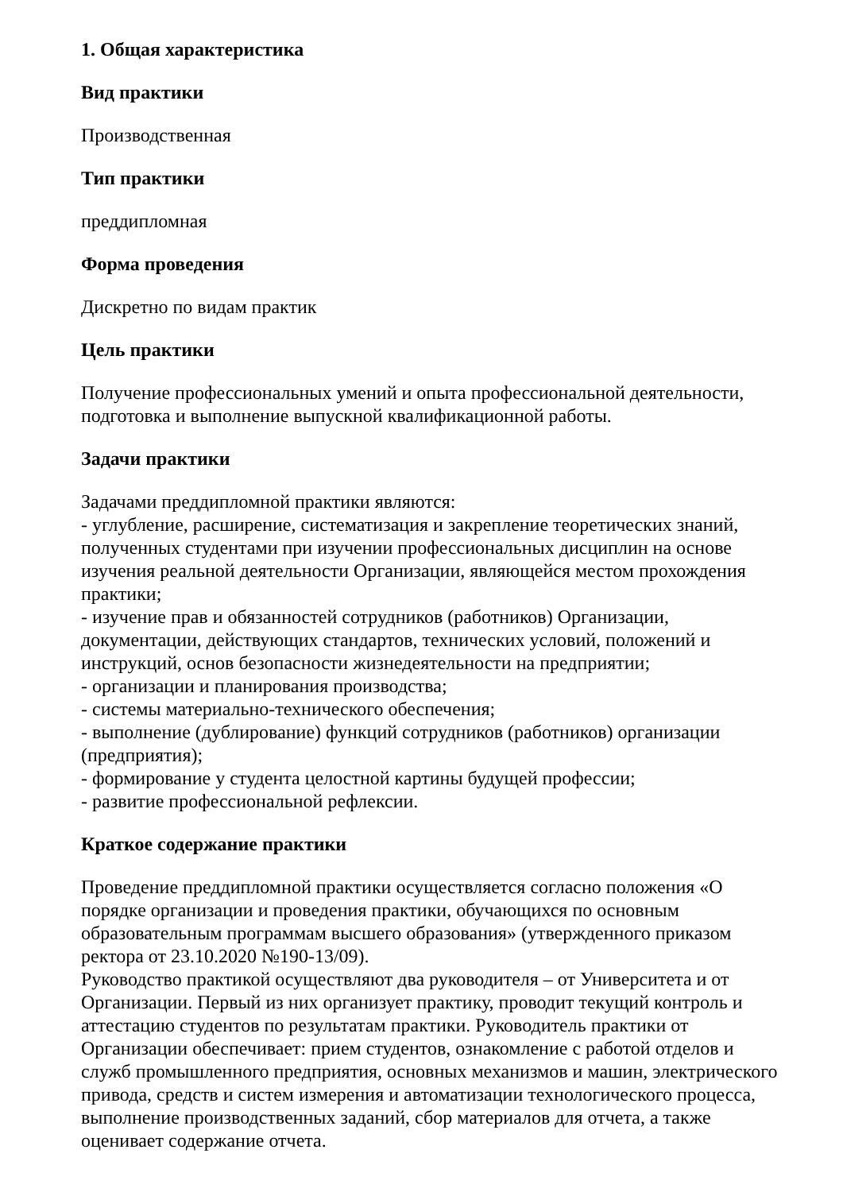1. Общая характеристика
Вид практики
Производственная
Тип практики
преддипломная
Форма проведения
Дискретно по видам практик
Цель практики
Получение профессиональных умений и опыта профессиональной деятельности, подготовка и выполнение выпускной квалификационной работы.
Задачи практики
Задачами преддипломной практики являются:
- углубление, расширение, систематизация и закрепление теоретических знаний, полученных студентами при изучении профессиональных дисциплин на основе изучения реальной деятельности Организации, являющейся местом прохождения практики;
- изучение прав и обязанностей сотрудников (работников) Организации, документации, действующих стандартов, технических условий, положений и инструкций, основ безопасности жизнедеятельности на предприятии;
- организации и планирования производства;
- системы материально-технического обеспечения;
- выполнение (дублирование) функций сотрудников (работников) организации (предприятия);
- формирование у студента целостной картины будущей профессии;
- развитие профессиональной рефлексии.
Краткое содержание практики
Проведение преддипломной практики осуществляется согласно положения «О порядке организации и проведения практики, обучающихся по основным образовательным программам высшего образования» (утвержденного приказом ректора от 23.10.2020 №190-13/09).
Руководство практикой осуществляют два руководителя – от Университета и от Организации. Первый из них организует практику, проводит текущий контроль и аттестацию студентов по результатам практики. Руководитель практики от Организации обеспечивает: прием студентов, ознакомление с работой отделов и служб промышленного предприятия, основных механизмов и машин, электрического привода, средств и систем измерения и автоматизации технологического процесса, выполнение производственных заданий, сбор материалов для отчета, а также оценивает содержание отчета.